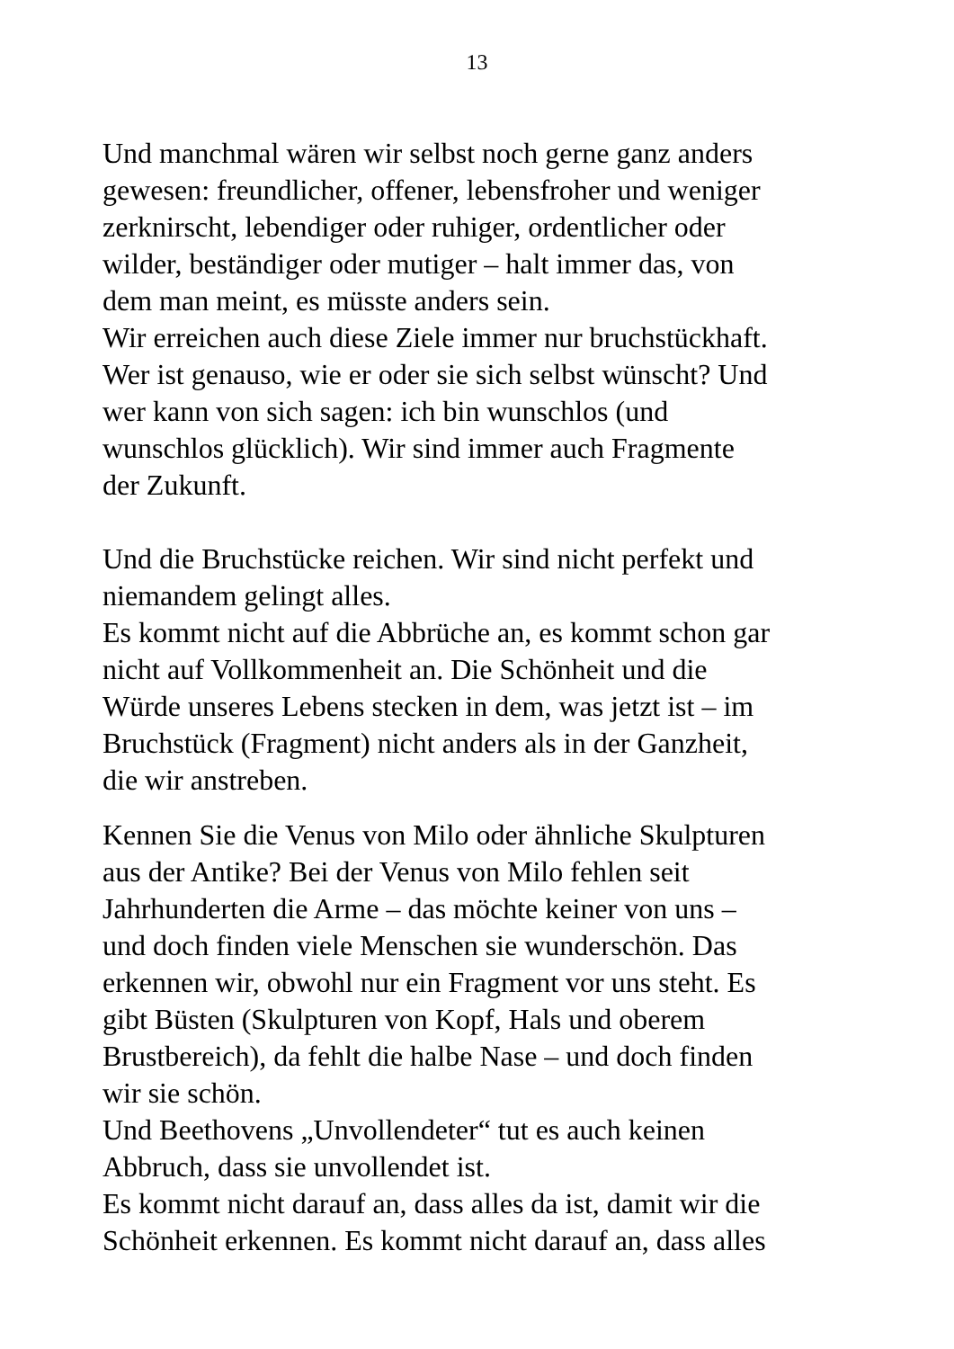13
Und manchmal wären wir selbst noch gerne ganz anders
gewesen: freundlicher, offener, lebensfroher und weniger
zerknirscht, lebendiger oder ruhiger, ordentlicher oder
wilder, beständiger oder mutiger – halt immer das, von
dem man meint, es müsste anders sein.
Wir erreichen auch diese Ziele immer nur bruchstückhaft.
Wer ist genauso, wie er oder sie sich selbst wünscht? Und
wer kann von sich sagen: ich bin wunschlos (und
wunschlos glücklich). Wir sind immer auch Fragmente
der Zukunft.
Und die Bruchstücke reichen. Wir sind nicht perfekt und
niemandem gelingt alles.
Es kommt nicht auf die Abbrüche an, es kommt schon gar
nicht auf Vollkommenheit an. Die Schönheit und die
Würde unseres Lebens stecken in dem, was jetzt ist – im
Bruchstück (Fragment) nicht anders als in der Ganzheit,
die wir anstreben.
Kennen Sie die Venus von Milo oder ähnliche Skulpturen
aus der Antike? Bei der Venus von Milo fehlen seit
Jahrhunderten die Arme – das möchte keiner von uns –
und doch finden viele Menschen sie wunderschön. Das
erkennen wir, obwohl nur ein Fragment vor uns steht. Es
gibt Büsten (Skulpturen von Kopf, Hals und oberem
Brustbereich), da fehlt die halbe Nase – und doch finden
wir sie schön.
Und Beethovens „Unvollendeter“ tut es auch keinen
Abbruch, dass sie unvollendet ist.
Es kommt nicht darauf an, dass alles da ist, damit wir die
Schönheit erkennen. Es kommt nicht darauf an, dass alles